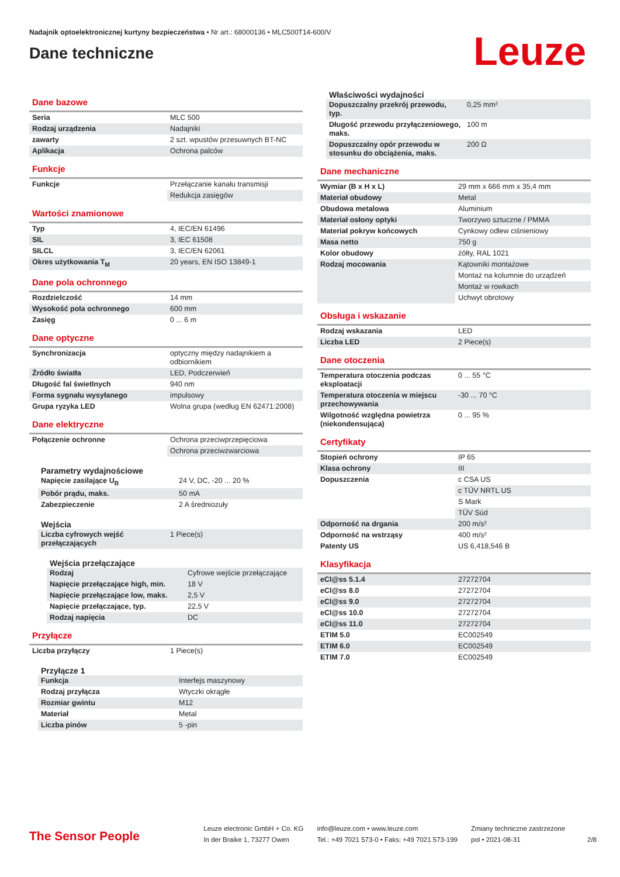Nadajnik optoelektronicznej kurtyny bezpieczeństwa • Nr art.: 68000136 • MLC500T14-600/V
Dane techniczne
Leuze
Dane bazowe
| Seria | MLC 500 |
| Rodzaj urządzenia | Nadajniki |
| zawarty | 2 szt. wpustów przesuwnych BT-NC |
| Aplikacja | Ochrona palców |
Funkcje
| Funkcje | Przełączanie kanału transmisji |
| | Redukcja zasięgów |
Wartości znamionowe
| Typ | 4, IEC/EN 61496 |
| SIL | 3, IEC 61508 |
| SILCL | 3, IEC/EN 62061 |
| Okres użytkowania T<sub>M</sub> | 20 years, EN ISO 13849-1 |
Dane pola ochronnego
| Rozdzielczość | 14 mm |
| Wysokość pola ochronnego | 600 mm |
| Zasięg | 0 ... 6 m |
Dane optyczne
| Synchronizacja | optyczny między nadajnikiem a odbiornikiem |
| Źródło światła | LED, Podczerwień |
| Długość fal świetlnych | 940 nm |
| Forma sygnału wysyłanego | impulsowy |
| Grupa ryzyka LED | Wolna grupa (według EN 62471:2008) |
Dane elektryczne
| Połączenie ochronne | Ochrona przeciwprzepięciowa |
| | Ochrona przeciwzwarciowa |
Parametry wydajnościowe
| Napięcie zasilające U<sub>B</sub> | 24 V, DC, -20 ... 20 % |
| Pobór prądu, maks. | 50 mA |
| Zabezpieczenie | 2 A średniozuły |
Wejścia
| Liczba cyfrowych wejść przełączających | 1 Piece(s) |
Wejścia przełączające
| Rodzaj | Cyfrowe wejście przełączające |
| Napięcie przełączające high, min. | 18 V |
| Napięcie przełączające low, maks. | 2,5 V |
| Napięcie przełączające, typ. | 22,5 V |
| Rodzaj napięcia | DC |
Przyłącze
| Liczba przyłączy | 1 Piece(s) |
Przyłącze 1
| Funkcja | Interfejs maszynowy |
| Rodzaj przyłącza | Wtyczki okrągłe |
| Rozmiar gwintu | M12 |
| Materiał | Metal |
| Liczba pinów | 5 -pin |
Właściwości wydajności
| Dopuszczalny przekrój przewodu, typ. | 0,25 mm² |
| Długość przewodu przyłączeniowego, maks. | 100 m |
| Dopuszczalny opór przewodu w stosunku do obciążenia, maks. | 200 Ω |
Dane mechaniczne
| Wymiar (B x H x L) | 29 mm x 666 mm x 35,4 mm |
| Materiał obudowy | Metal |
| Obudowa metalowa | Aluminium |
| Materiał osłony optyki | Tworzywo sztuczne / PMMA |
| Materiał pokryw końcowych | Cynkowy odlew ciśnieniowy |
| Masa netto | 750 g |
| Kolor obudowy | żółty, RAL 1021 |
| Rodzaj mocowania | Kątowniki montażowe |
| | Montaż na kolumnie do urządzeń |
| | Montaż w rowkach |
| | Uchwyt obrotowy |
Obsługa i wskazanie
| Rodzaj wskazania | LED |
| Liczba LED | 2 Piece(s) |
Dane otoczenia
| Temperatura otoczenia podczas eksploatacji | 0 ... 55 °C |
| Temperatura otoczenia w miejscu przechowywania | -30 ... 70 °C |
| Wilgotność względna powietrza (niekondensująca) | 0 ... 95 % |
Certyfikaty
| Stopień ochrony | IP 65 |
| Klasa ochrony | III |
| Dopuszczenia | c CSA US |
| | c TÜV NRTL US |
| | S Mark |
| | TÜV Süd |
| Odporność na drgania | 200 m/s² |
| Odporność na wstrząsy | 400 m/s² |
| Patenty US | US 6,418,546 B |
Klasyfikacja
| eCl@ss 5.1.4 | 27272704 |
| eCl@ss 8.0 | 27272704 |
| eCl@ss 9.0 | 27272704 |
| eCl@ss 10.0 | 27272704 |
| eCl@ss 11.0 | 27272704 |
| ETIM 5.0 | EC002549 |
| ETIM 6.0 | EC002549 |
| ETIM 7.0 | EC002549 |
The Sensor People
Leuze electronic GmbH + Co. KG
In der Braike 1, 73277 Owen
info@leuze.com • www.leuze.com
Tel.: +49 7021 573-0 • Faks: +49 7021 573-199
Zmiany techniczne zastrzeżone
pol • 2021-08-31
2/8